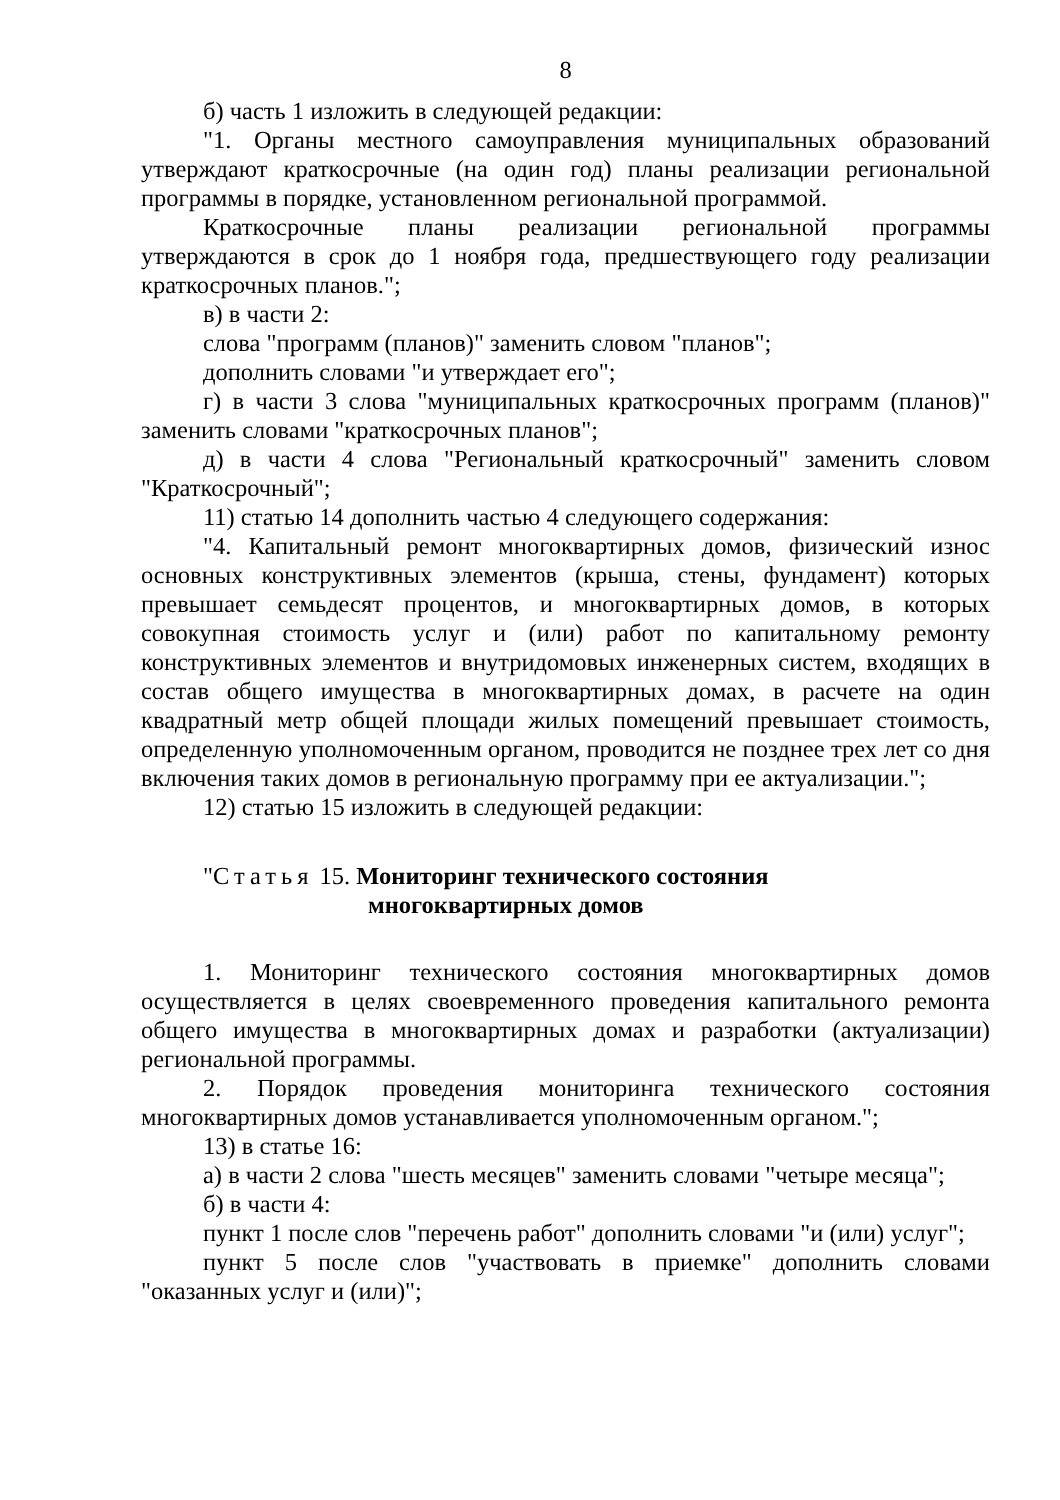8
б) часть 1 изложить в следующей редакции:
"1. Органы местного самоуправления муниципальных образований утверждают краткосрочные (на один год) планы реализации региональной программы в порядке, установленном региональной программой.
Краткосрочные планы реализации региональной программы утверждаются в срок до 1 ноября года, предшествующего году реализации краткосрочных планов.";
в) в части 2:
слова "программ (планов)" заменить словом "планов";
дополнить словами "и утверждает его";
г) в части 3 слова "муниципальных краткосрочных программ (планов)" заменить словами "краткосрочных планов";
д) в части 4 слова "Региональный краткосрочный" заменить словом "Краткосрочный";
11) статью 14 дополнить частью 4 следующего содержания:
"4. Капитальный ремонт многоквартирных домов, физический износ основных конструктивных элементов (крыша, стены, фундамент) которых превышает семьдесят процентов, и многоквартирных домов, в которых совокупная стоимость услуг и (или) работ по капитальному ремонту конструктивных элементов и внутридомовых инженерных систем, входящих в состав общего имущества в многоквартирных домах, в расчете на один квадратный метр общей площади жилых помещений превышает стоимость, определенную уполномоченным органом, проводится не позднее трех лет со дня включения таких домов в региональную программу при ее актуализации.";
12) статью 15 изложить в следующей редакции:
"Статья 15. Мониторинг технического состояния
многоквартирных домов
1. Мониторинг технического состояния многоквартирных домов осуществляется в целях своевременного проведения капитального ремонта общего имущества в многоквартирных домах и разработки (актуализации) региональной программы.
2. Порядок проведения мониторинга технического состояния многоквартирных домов устанавливается уполномоченным органом.";
13) в статье 16:
а) в части 2 слова "шесть месяцев" заменить словами "четыре месяца";
б) в части 4:
пункт 1 после слов "перечень работ" дополнить словами "и (или) услуг";
пункт 5 после слов "участвовать в приемке" дополнить словами "оказанных услуг и (или)";